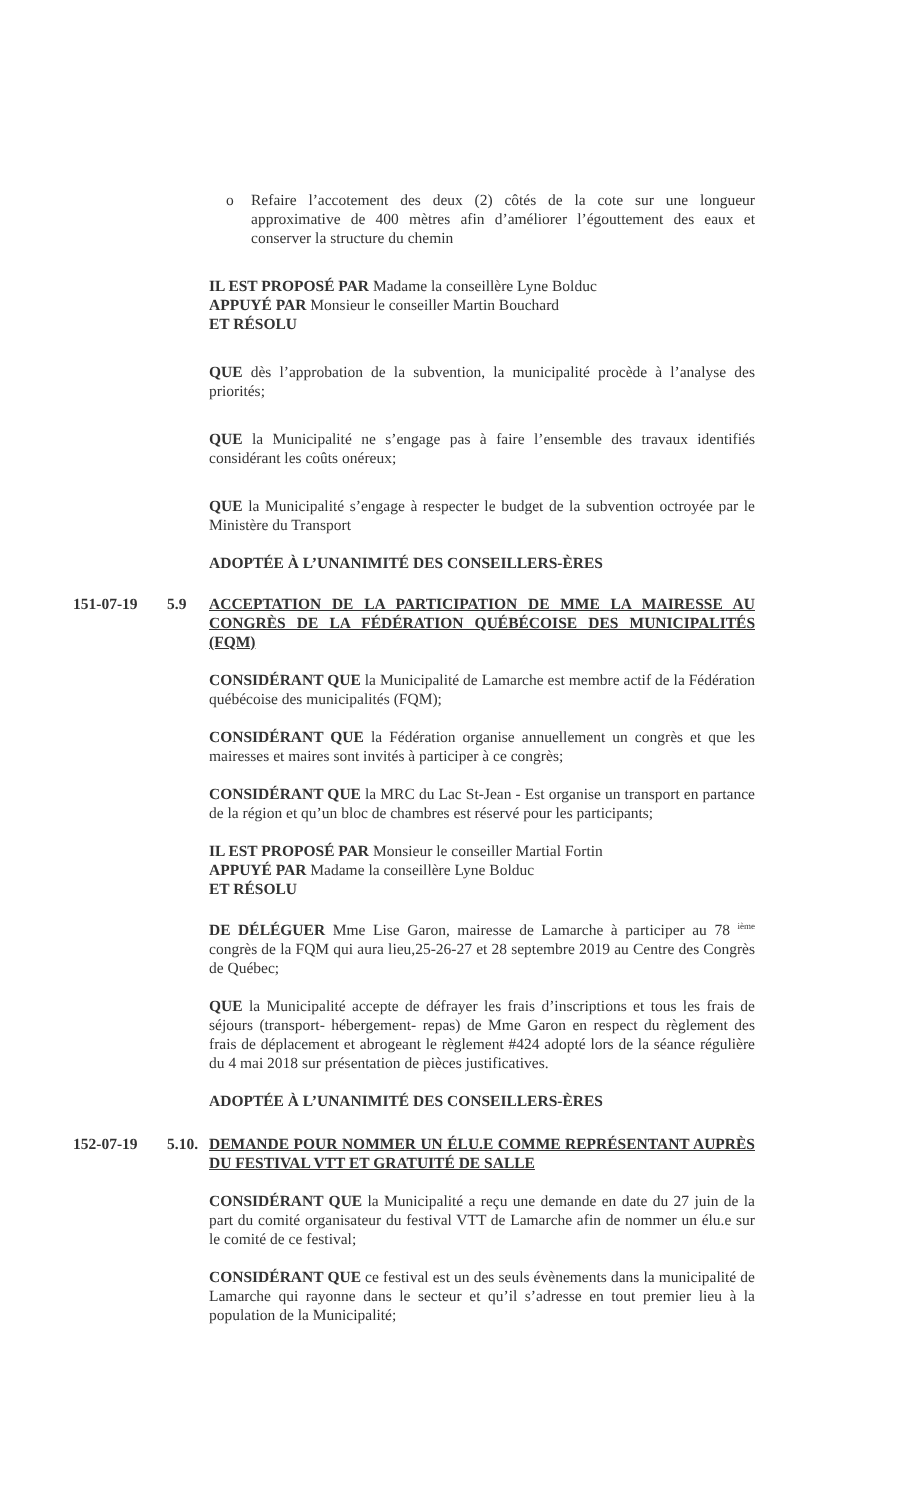o Refaire l’accotement des deux (2) côtés de la cote sur une longueur approximative de 400 mètres afin d’améliorer l’égouttement des eaux et conserver la structure du chemin
IL EST PROPOSÉ PAR Madame la conseillère Lyne Bolduc
APPUYÉ PAR Monsieur le conseiller Martin Bouchard
ET RÉSOLU
QUE dès l’approbation de la subvention, la municipalité procède à l’analyse des priorités;
QUE la Municipalité ne s’engage pas à faire l’ensemble des travaux identifiés considérant les coûts onéreux;
QUE la Municipalité s’engage à respecter le budget de la subvention octroyée par le Ministère du Transport
ADOPTÉE À L’UNANIMITÉ DES CONSEILLERS-ÈRES
151-07-19 5.9 ACCEPTATION DE LA PARTICIPATION DE MME LA MAIRESSE AU CONGRÈS DE LA FÉDÉRATION QUÉBÉCOISE DES MUNICIPALITÉS (FQM)
CONSIDÉRANT QUE la Municipalité de Lamarche est membre actif de la Fédération québécoise des municipalités (FQM);
CONSIDÉRANT QUE la Fédération organise annuellement un congrès et que les mairesses et maires sont invités à participer à ce congrès;
CONSIDÉRANT QUE la MRC du Lac St-Jean - Est organise un transport en partance de la région et qu’un bloc de chambres est réservé pour les participants;
IL EST PROPOSÉ PAR Monsieur le conseiller Martial Fortin
APPUYÉ PAR Madame la conseillère Lyne Bolduc
ET RÉSOLU
DE DÉLÉGUER Mme Lise Garon, mairesse de Lamarche à participer au 78 <sup>ième</sup> congrès de la FQM qui aura lieu,25-26-27 et 28 septembre 2019 au Centre des Congrès de Québec;
QUE la Municipalité accepte de défrayer les frais d’inscriptions et tous les frais de séjours (transport- hébergement- repas) de Mme Garon en respect du règlement des frais de déplacement et abrogeant le règlement #424 adopté lors de la séance régulière du 4 mai 2018 sur présentation de pièces justificatives.
ADOPTÉE À L’UNANIMITÉ DES CONSEILLERS-ÈRES
152-07-19 5.10. DEMANDE POUR NOMMER UN ÉLU.E COMME REPRÉSENTANT AUPRÈS DU FESTIVAL VTT ET GRATUITÉ DE SALLE
CONSIDÉRANT QUE la Municipalité a reçu une demande en date du 27 juin de la part du comité organisateur du festival VTT de Lamarche afin de nommer un élu.e sur le comité de ce festival;
CONSIDÉRANT QUE ce festival est un des seuls évènements dans la municipalité de Lamarche qui rayonne dans le secteur et qu’il s’adresse en tout premier lieu à la population de la Municipalité;